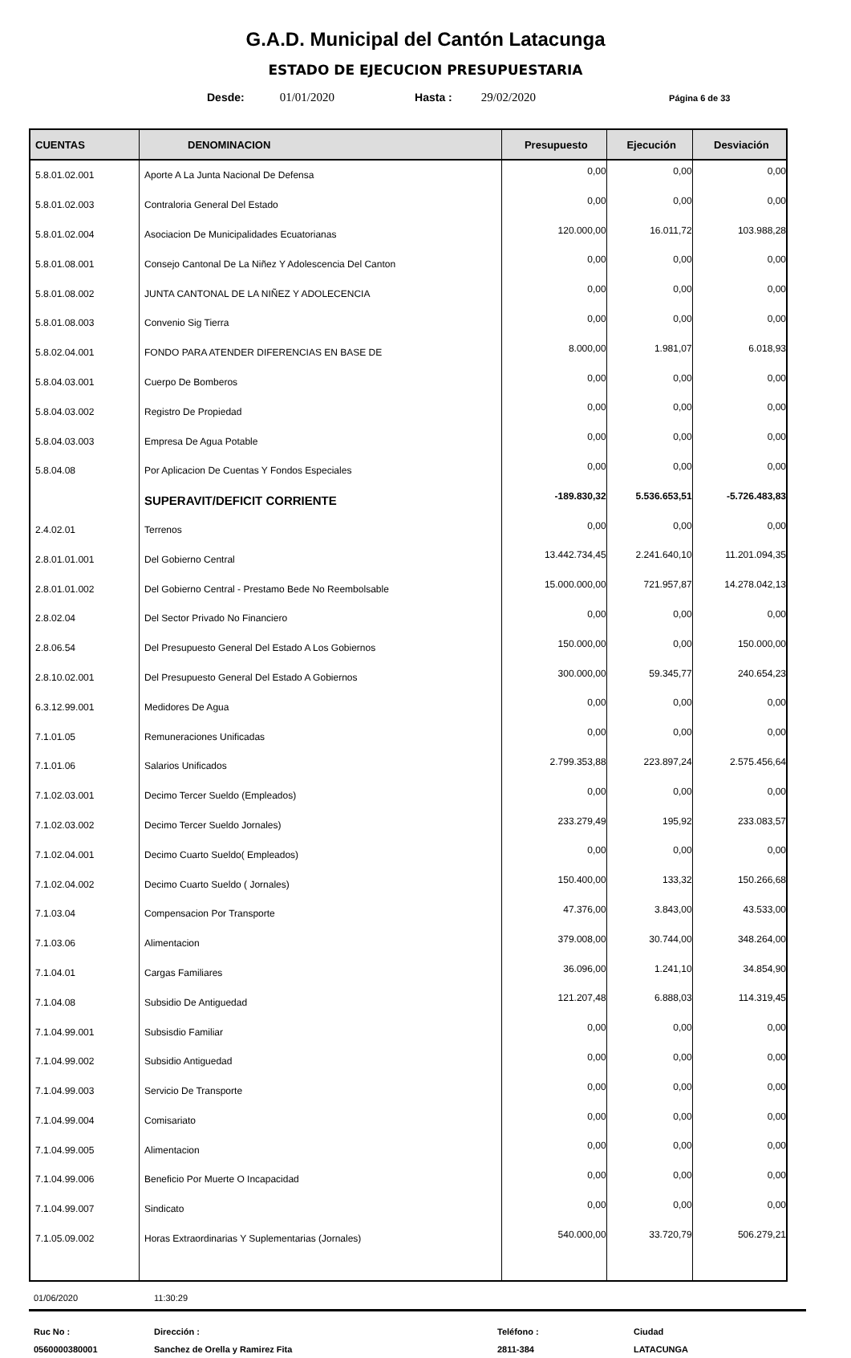G.A.D. Municipal del Cantón Latacunga
ESTADO DE EJECUCION PRESUPUESTARIA
Desde: 01/01/2020 Hasta : 29/02/2020 Página 6 de 33
| CUENTAS | DENOMINACION | Presupuesto | Ejecución | Desviación |
| --- | --- | --- | --- | --- |
| 5.8.01.02.001 | Aporte A La Junta Nacional De Defensa | 0,00 | 0,00 | 0,00 |
| 5.8.01.02.003 | Contraloria General Del Estado | 0,00 | 0,00 | 0,00 |
| 5.8.01.02.004 | Asociacion De Municipalidades Ecuatorianas | 120.000,00 | 16.011,72 | 103.988,28 |
| 5.8.01.08.001 | Consejo Cantonal De La Niñez Y Adolescencia Del Canton | 0,00 | 0,00 | 0,00 |
| 5.8.01.08.002 | JUNTA CANTONAL DE LA NIÑEZ Y ADOLECENCIA | 0,00 | 0,00 | 0,00 |
| 5.8.01.08.003 | Convenio Sig Tierra | 0,00 | 0,00 | 0,00 |
| 5.8.02.04.001 | FONDO PARA ATENDER DIFERENCIAS EN BASE DE | 8.000,00 | 1.981,07 | 6.018,93 |
| 5.8.04.03.001 | Cuerpo De Bomberos | 0,00 | 0,00 | 0,00 |
| 5.8.04.03.002 | Registro De Propiedad | 0,00 | 0,00 | 0,00 |
| 5.8.04.03.003 | Empresa De Agua Potable | 0,00 | 0,00 | 0,00 |
| 5.8.04.08 | Por Aplicacion De Cuentas Y Fondos Especiales | 0,00 | 0,00 | 0,00 |
| | SUPERAVIT/DEFICIT CORRIENTE | -189.830,32 | 5.536.653,51 | -5.726.483,83 |
| 2.4.02.01 | Terrenos | 0,00 | 0,00 | 0,00 |
| 2.8.01.01.001 | Del Gobierno Central | 13.442.734,45 | 2.241.640,10 | 11.201.094,35 |
| 2.8.01.01.002 | Del Gobierno Central - Prestamo Bede No Reembolsable | 15.000.000,00 | 721.957,87 | 14.278.042,13 |
| 2.8.02.04 | Del Sector Privado No Financiero | 0,00 | 0,00 | 0,00 |
| 2.8.06.54 | Del Presupuesto General Del Estado A Los Gobiernos | 150.000,00 | 0,00 | 150.000,00 |
| 2.8.10.02.001 | Del Presupuesto General Del Estado A Gobiernos | 300.000,00 | 59.345,77 | 240.654,23 |
| 6.3.12.99.001 | Medidores De Agua | 0,00 | 0,00 | 0,00 |
| 7.1.01.05 | Remuneraciones Unificadas | 0,00 | 0,00 | 0,00 |
| 7.1.01.06 | Salarios Unificados | 2.799.353,88 | 223.897,24 | 2.575.456,64 |
| 7.1.02.03.001 | Decimo Tercer Sueldo (Empleados) | 0,00 | 0,00 | 0,00 |
| 7.1.02.03.002 | Decimo Tercer Sueldo Jornales) | 233.279,49 | 195,92 | 233.083,57 |
| 7.1.02.04.001 | Decimo Cuarto Sueldo( Empleados) | 0,00 | 0,00 | 0,00 |
| 7.1.02.04.002 | Decimo Cuarto Sueldo ( Jornales) | 150.400,00 | 133,32 | 150.266,68 |
| 7.1.03.04 | Compensacion Por Transporte | 47.376,00 | 3.843,00 | 43.533,00 |
| 7.1.03.06 | Alimentacion | 379.008,00 | 30.744,00 | 348.264,00 |
| 7.1.04.01 | Cargas Familiares | 36.096,00 | 1.241,10 | 34.854,90 |
| 7.1.04.08 | Subsidio De Antiguedad | 121.207,48 | 6.888,03 | 114.319,45 |
| 7.1.04.99.001 | Subsisdio Familiar | 0,00 | 0,00 | 0,00 |
| 7.1.04.99.002 | Subsidio Antiguedad | 0,00 | 0,00 | 0,00 |
| 7.1.04.99.003 | Servicio De Transporte | 0,00 | 0,00 | 0,00 |
| 7.1.04.99.004 | Comisariato | 0,00 | 0,00 | 0,00 |
| 7.1.04.99.005 | Alimentacion | 0,00 | 0,00 | 0,00 |
| 7.1.04.99.006 | Beneficio Por Muerte O Incapacidad | 0,00 | 0,00 | 0,00 |
| 7.1.04.99.007 | Sindicato | 0,00 | 0,00 | 0,00 |
| 7.1.05.09.002 | Horas Extraordinarias Y Suplementarias (Jornales) | 540.000,00 | 33.720,79 | 506.279,21 |
01/06/2020 11:30:29
Ruc No :
0560000380001
Dirección :
Sanchez de Orella y Ramirez Fita
Teléfono :
2811-384
Ciudad
LATACUNGA